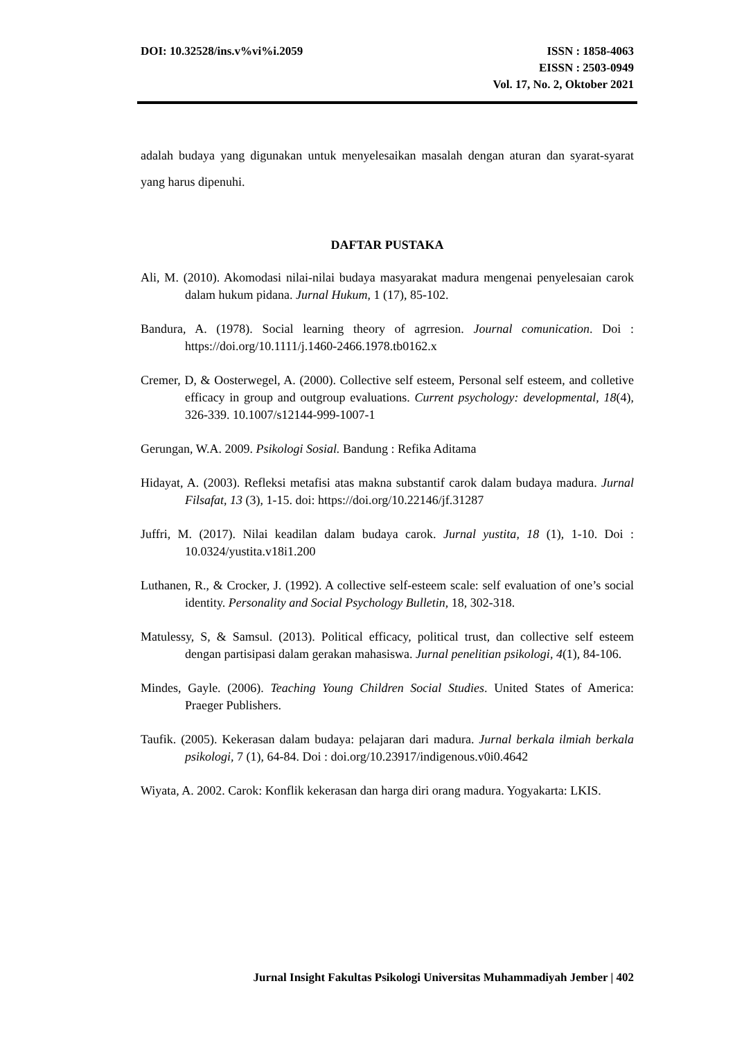DOI: 10.32528/ins.v%vi%i.2059 ISSN : 1858-4063
EISSN : 2503-0949
Vol. 17, No. 2, Oktober 2021
adalah budaya yang digunakan untuk menyelesaikan masalah dengan aturan dan syarat-syarat yang harus dipenuhi.
DAFTAR PUSTAKA
Ali, M. (2010). Akomodasi nilai-nilai budaya masyarakat madura mengenai penyelesaian carok dalam hukum pidana. Jurnal Hukum, 1 (17), 85-102.
Bandura, A. (1978). Social learning theory of agrresion. Journal comunication. Doi : https://doi.org/10.1111/j.1460-2466.1978.tb0162.x
Cremer, D, & Oosterwegel, A. (2000). Collective self esteem, Personal self esteem, and colletive efficacy in group and outgroup evaluations. Current psychology: developmental, 18(4), 326-339. 10.1007/s12144-999-1007-1
Gerungan, W.A. 2009. Psikologi Sosial. Bandung : Refika Aditama
Hidayat, A. (2003). Refleksi metafisi atas makna substantif carok dalam budaya madura. Jurnal Filsafat, 13 (3), 1-15. doi: https://doi.org/10.22146/jf.31287
Juffri, M. (2017). Nilai keadilan dalam budaya carok. Jurnal yustita, 18 (1), 1-10. Doi : 10.0324/yustita.v18i1.200
Luthanen, R., & Crocker, J. (1992). A collective self-esteem scale: self evaluation of one’s social identity. Personality and Social Psychology Bulletin, 18, 302-318.
Matulessy, S, & Samsul. (2013). Political efficacy, political trust, dan collective self esteem dengan partisipasi dalam gerakan mahasiswa. Jurnal penelitian psikologi, 4(1), 84-106.
Mindes, Gayle. (2006). Teaching Young Children Social Studies. United States of America: Praeger Publishers.
Taufik. (2005). Kekerasan dalam budaya: pelajaran dari madura. Jurnal berkala ilmiah berkala psikologi, 7 (1), 64-84. Doi : doi.org/10.23917/indigenous.v0i0.4642
Wiyata, A. 2002. Carok: Konflik kekerasan dan harga diri orang madura. Yogyakarta: LKIS.
Jurnal Insight Fakultas Psikologi Universitas Muhammadiyah Jember | 402